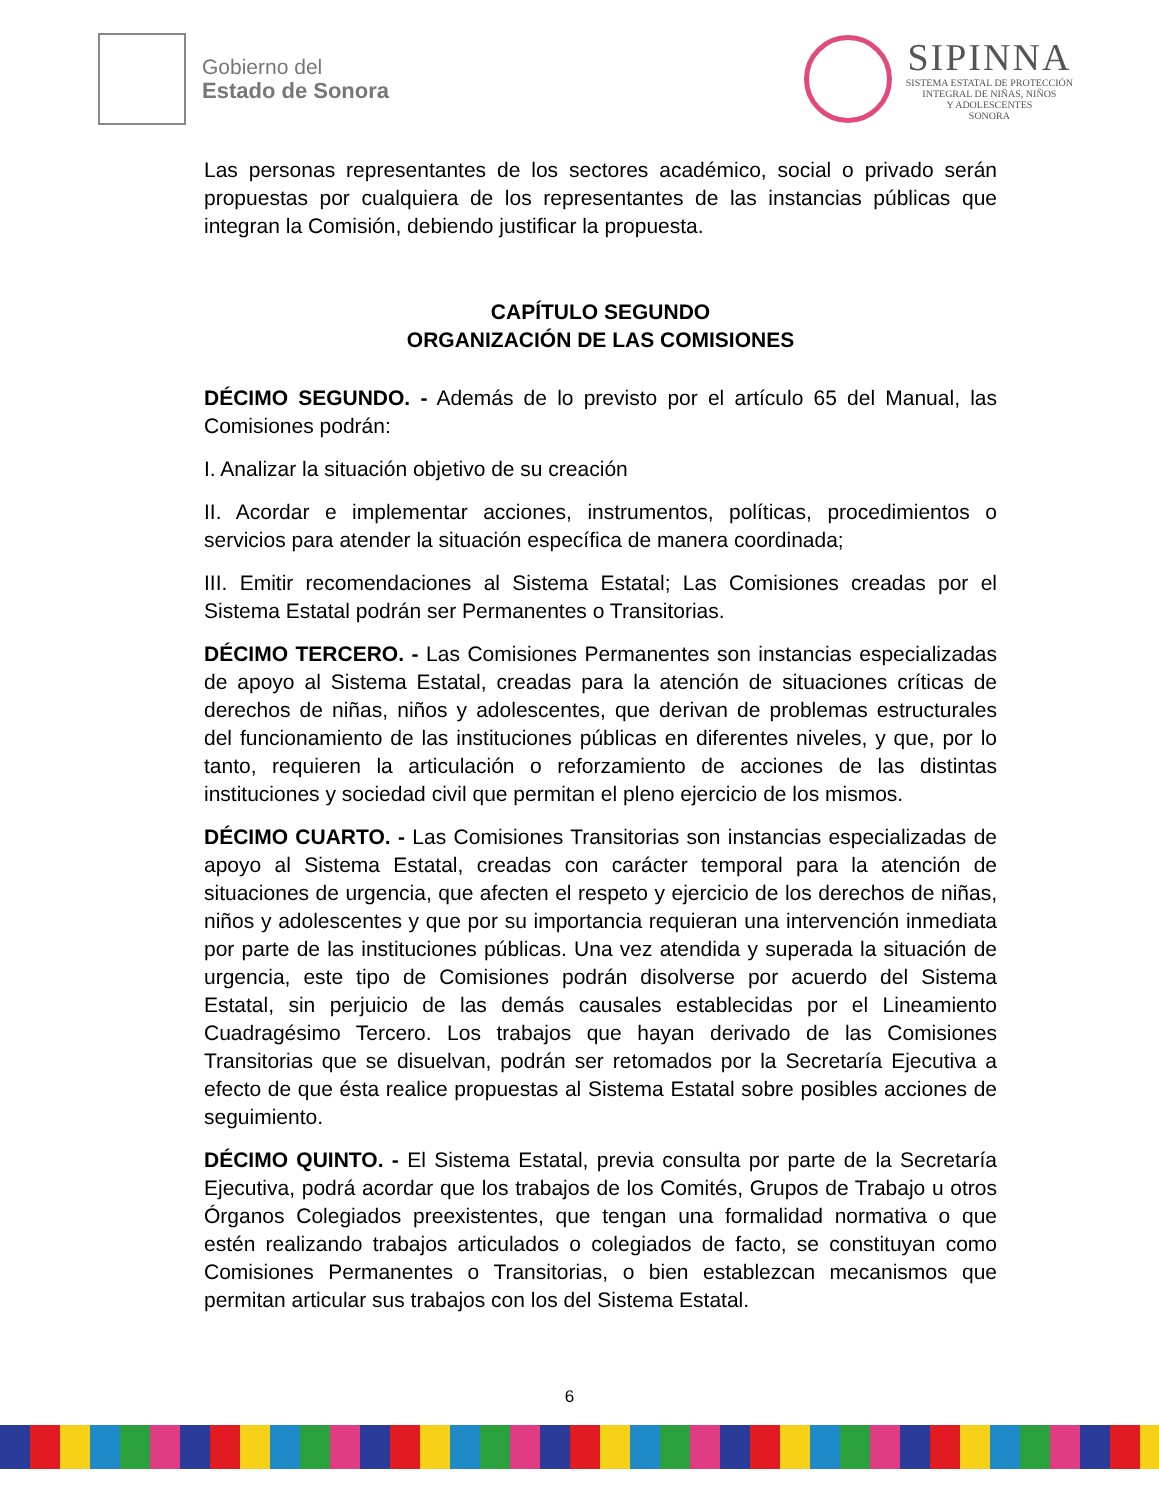Gobierno del
Estado de Sonora
SIPINNA
SISTEMA ESTATAL DE PROTECCIÓN
INTEGRAL DE NIÑAS, NIÑOS
Y ADOLESCENTES
SONORA
Las personas representantes de los sectores académico, social o privado serán propuestas por cualquiera de los representantes de las instancias públicas que integran la Comisión, debiendo justificar la propuesta.
CAPÍTULO SEGUNDO
ORGANIZACIÓN DE LAS COMISIONES
DÉCIMO SEGUNDO. - Además de lo previsto por el artículo 65 del Manual, las Comisiones podrán:
I. Analizar la situación objetivo de su creación
II. Acordar e implementar acciones, instrumentos, políticas, procedimientos o servicios para atender la situación específica de manera coordinada;
III. Emitir recomendaciones al Sistema Estatal; Las Comisiones creadas por el Sistema Estatal podrán ser Permanentes o Transitorias.
DÉCIMO TERCERO. - Las Comisiones Permanentes son instancias especializadas de apoyo al Sistema Estatal, creadas para la atención de situaciones críticas de derechos de niñas, niños y adolescentes, que derivan de problemas estructurales del funcionamiento de las instituciones públicas en diferentes niveles, y que, por lo tanto, requieren la articulación o reforzamiento de acciones de las distintas instituciones y sociedad civil que permitan el pleno ejercicio de los mismos.
DÉCIMO CUARTO. - Las Comisiones Transitorias son instancias especializadas de apoyo al Sistema Estatal, creadas con carácter temporal para la atención de situaciones de urgencia, que afecten el respeto y ejercicio de los derechos de niñas, niños y adolescentes y que por su importancia requieran una intervención inmediata por parte de las instituciones públicas. Una vez atendida y superada la situación de urgencia, este tipo de Comisiones podrán disolverse por acuerdo del Sistema Estatal, sin perjuicio de las demás causales establecidas por el Lineamiento Cuadragésimo Tercero. Los trabajos que hayan derivado de las Comisiones Transitorias que se disuelvan, podrán ser retomados por la Secretaría Ejecutiva a efecto de que ésta realice propuestas al Sistema Estatal sobre posibles acciones de seguimiento.
DÉCIMO QUINTO. - El Sistema Estatal, previa consulta por parte de la Secretaría Ejecutiva, podrá acordar que los trabajos de los Comités, Grupos de Trabajo u otros Órganos Colegiados preexistentes, que tengan una formalidad normativa o que estén realizando trabajos articulados o colegiados de facto, se constituyan como Comisiones Permanentes o Transitorias, o bien establezcan mecanismos que permitan articular sus trabajos con los del Sistema Estatal.
6